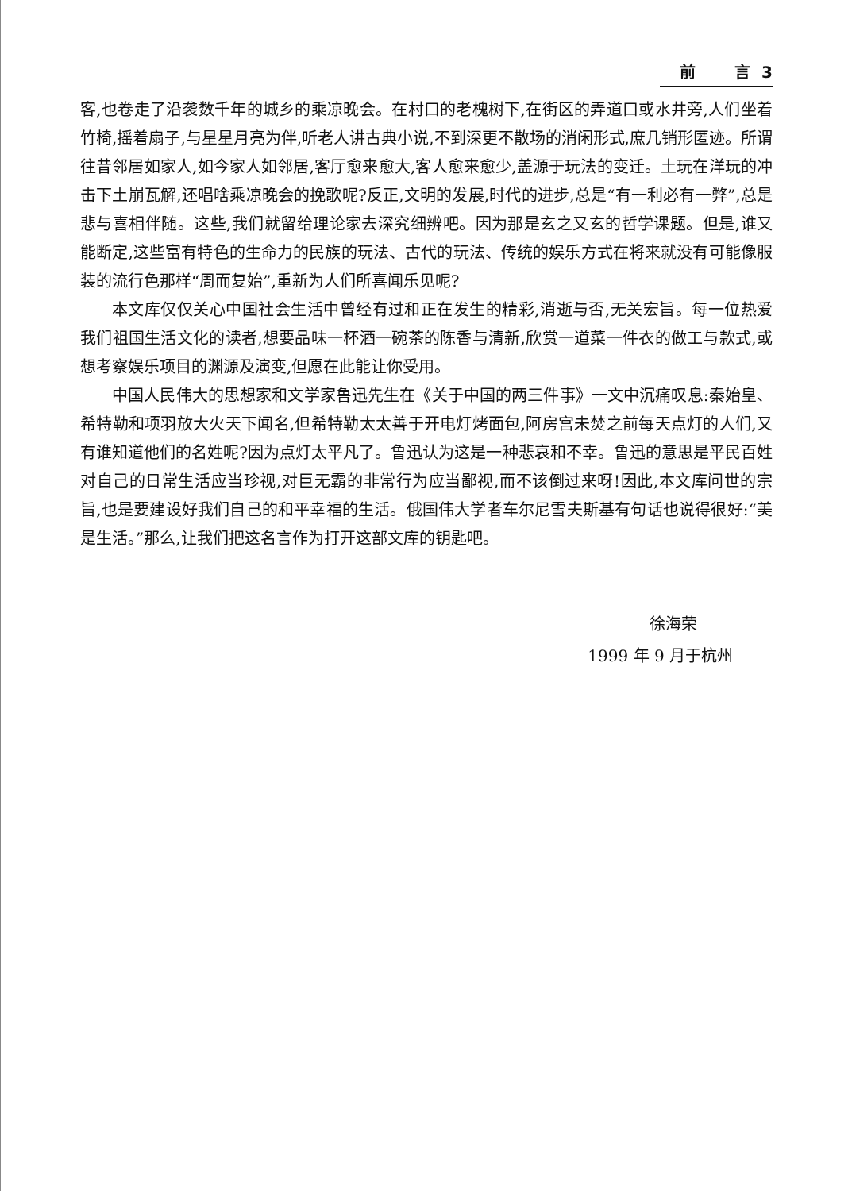前 言 3
客,也卷走了沿袭数千年的城乡的乘凉晚会。在村口的老槐树下,在街区的弄道口或水井旁,人们坐着竹椅,摇着扇子,与星星月亮为伴,听老人讲古典小说,不到深更不散场的消闲形式,庶几销形匿迹。所谓往昔邻居如家人,如今家人如邻居,客厅愈来愈大,客人愈来愈少,盖源于玩法的变迁。土玩在洋玩的冲击下土崩瓦解,还唱啥乘凉晚会的挽歌呢?反正,文明的发展,时代的进步,总是“有一利必有一弊”,总是悲与喜相伴随。这些,我们就留给理论家去深究细辨吧。因为那是玄之又玄的哲学课题。但是,谁又能断定,这些富有特色的生命力的民族的玩法、古代的玩法、传统的娱乐方式在将来就没有可能像服装的流行色那样“周而复始”,重新为人们所喜闻乐见呢?
本文库仅仅关心中国社会生活中曾经有过和正在发生的精彩,消逝与否,无关宏旨。每一位热爱我们祖国生活文化的读者,想要品味一杯酒一碗茶的陈香与清新,欣赏一道菜一件衣的做工与款式,或想考察娱乐项目的渊源及演变,但愿在此能让你受用。
中国人民伟大的思想家和文学家鲁迅先生在《关于中国的两三件事》一文中沉痛叹息:秦始皇、希特勒和项羽放大火天下闻名,但希特勒太太善于开电灯烤面包,阿房宫未焚之前每天点灯的人们,又有谁知道他们的名姓呢?因为点灯太平凡了。鲁迅认为这是一种悲哀和不幸。鲁迅的意思是平民百姓对自己的日常生活应当珍视,对巨无霸的非常行为应当鄙视,而不该倒过来呀!因此,本文库问世的宗旨,也是要建设好我们自己的和平幸福的生活。俄国伟大学者车尔尼雪夫斯基有句话也说得很好:“美是生活。”那么,让我们把这名言作为打开这部文库的钥匙吧。
徐海荣
1999 年 9 月于杭州